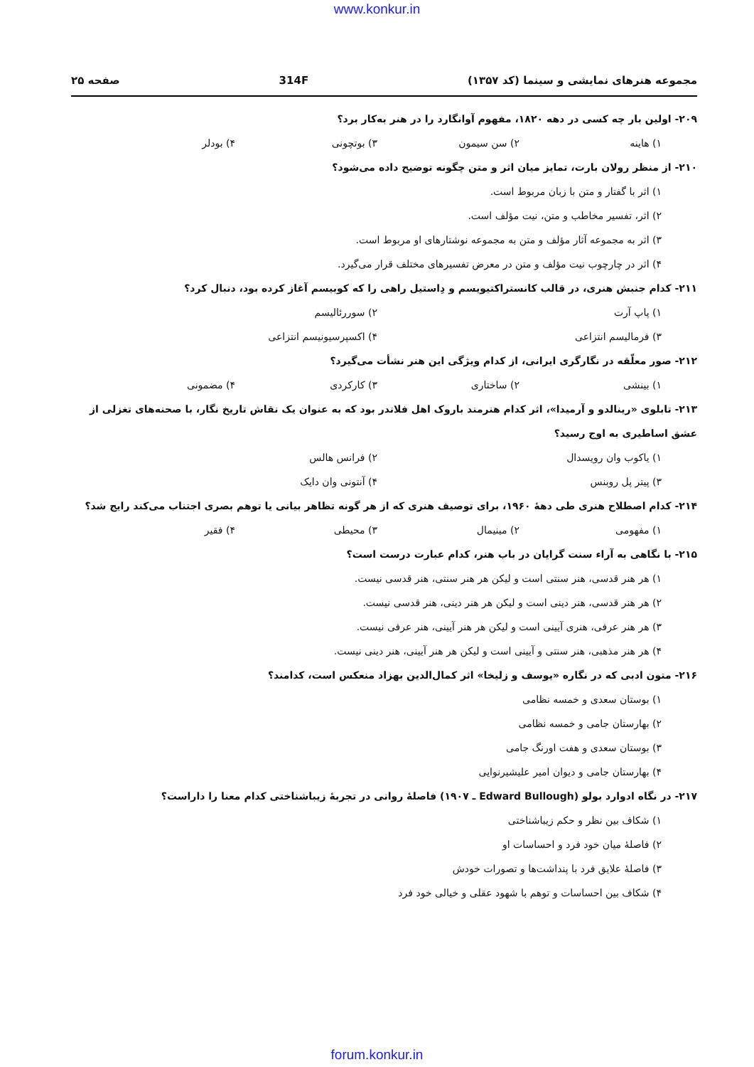www.konkur.in
مجموعه هنرهای نمایشی و سینما (کد ۱۳۵۷) 314F صفحه ۲۵
۲۰۹- اولین بار چه کسی در دهه ۱۸۲۰، مفهوم آوانگارد را در هنر به‌کار برد؟
۱) هاینه ۲) سن سیمون ۳) بوتچونی ۴) بودلر
۲۱۰- از منظر رولان بارت، تمایز میان اثر و متن چگونه توضیح داده می‌شود؟
۱) اثر با گفتار و متن با زبان مربوط است.
۲) اثر، تفسیر مخاطب و متن، نیت مؤلف است.
۳) اثر به مجموعه آثار مؤلف و متن به مجموعه نوشتارهای او مربوط است.
۴) اثر در چارچوب نیت مؤلف و متن در معرض تفسیرهای مختلف قرار می‌گیرد.
۲۱۱- کدام جنبش هنری، در قالب کانستراکتیویسم و دِاستیل راهی را که کوبیسم آغاز کرده بود، دنبال کرد؟
۱) پاپ آرت ۲) سوررئالیسم
۳) فرمالیسم انتزاعی ۴) اکسپرسیونیسم انتزاعی
۲۱۲- صور معلّقه در نگارگری ایرانی، از کدام ویژگی این هنر نشأت می‌گیرد؟
۱) بینشی ۲) ساختاری ۳) کارکردی ۴) مضمونی
۲۱۳- تابلوی «رینالدو و آرمیدا»، اثر کدام هنرمند باروک اهل فلاندر بود که به عنوان یک نقاش تاریخ نگار، با صحنه‌های تغزلی از عشق اساطیری به اوج رسید؟
۱) یاکوب وان رویسدال ۲) فرانس هالس
۳) پیتر پل روبنس ۴) آنتونی وان دایک
۲۱۴- کدام اصطلاح هنری طی دهۀ ۱۹۶۰، برای توصیف هنری که از هر گونه تظاهر بیانی یا توهم بصری اجتناب می‌کند رایج شد؟
۱) مفهومی ۲) مینیمال ۳) محیطی ۴) فقیر
۲۱۵- با نگاهی به آراء سنت گرایان در باب هنر، کدام عبارت درست است؟
۱) هر هنر قدسی، هنر سنتی است و لیکن هر هنر سنتی، هنر قدسی نیست.
۲) هر هنر قدسی، هنر دینی است و لیکن هر هنر دینی، هنر قدسی نیست.
۳) هر هنر عرفی، هنری آیینی است و لیکن هر هنر آیینی، هنر عرفی نیست.
۴) هر هنر مذهبی، هنر سنتی و آیینی است و لیکن هر هنر آیینی، هنر دینی نیست.
۲۱۶- متون ادبی که در نگاره «یوسف و زلیخا» اثر کمال‌الدین بهزاد منعکس است، کدامند؟
۱) بوستان سعدی و خمسه نظامی
۲) بهارستان جامی و خمسه نظامی
۳) بوستان سعدی و هفت اورنگ جامی
۴) بهارستان جامی و دیوان امیر علیشیرنوایی
۲۱۷- در نگاه ادوارد بولو (Edward Bullough ـ ۱۹۰۷) فاصلۀ روانی در تجربۀ زیباشناختی کدام معنا را داراست؟
۱) شکاف بین نظر و حکم زیباشناختی
۲) فاصلۀ میان خود فرد و احساسات او
۳) فاصلۀ علایق فرد با پنداشت‌ها و تصورات خودش
۴) شکاف بین احساسات و توهم با شهود عقلی و خیالی خود فرد
forum.konkur.in